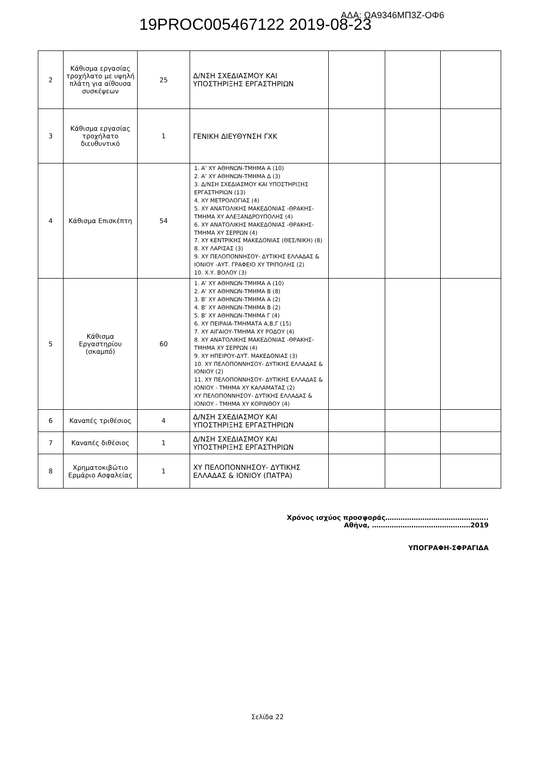19PROC005467122 2019-08-23 ΑΔΑ: ΩΑ9346ΜΠ3Ζ-ΟΦ6
| 2 | Κάθισμα εργασίας τροχήλατο με υψηλή πλάτη για αίθουσα συσκέψεων | 25 | Δ/ΝΣΗ ΣΧΕΔΙΑΣΜΟΥ ΚΑΙ ΥΠΟΣΤΗΡΙΞΗΣ ΕΡΓΑΣΤΗΡΙΩΝ | | | |
| 3 | Κάθισμα εργασίας τροχήλατο διευθυντικό | 1 | ΓΕΝΙΚΗ ΔΙΕΥΘΥΝΣΗ ΓΧΚ | | | |
| 4 | Κάθισμα Επισκέπτη | 54 | 1. Α’ ΧΥ ΑΘΗΝΩΝ-ΤΜΗΜΑ Α (10) 2. Α’ ΧΥ ΑΘΗΝΩΝ-ΤΜΗΜΑ Δ (3) 3. Δ/ΝΣΗ ΣΧΕΔΙΑΣΜΟΥ ΚΑΙ ΥΠΟΣΤΗΡΙΞΗΣ ΕΡΓΑΣΤΗΡΙΩΝ (13) 4. ΧΥ ΜΕΤΡΟΛΟΓΙΑΣ (4) 5. ΧΥ ΑΝΑΤΟΛΙΚΗΣ ΜΑΚΕΔΟΝΙΑΣ -ΘΡΑΚΗΣ- ΤΜΗΜΑ ΧΥ ΑΛΕΞΑΝΔΡΟΥΠΟΛΗΣ (4) 6. ΧΥ ΑΝΑΤΟΛΙΚΗΣ ΜΑΚΕΔΟΝΙΑΣ -ΘΡΑΚΗΣ- ΤΜΗΜΑ ΧΥ ΣΕΡΡΩΝ (4) 7. ΧΥ ΚΕΝΤΡΙΚΗΣ ΜΑΚΕΔΟΝΙΑΣ (ΘΕΣ/ΝΙΚΗ) (8) 8. ΧΥ ΛΑΡΙΣΑΣ (3) 9. ΧΥ ΠΕΛΟΠΟΝΝΗΣΟΥ- ΔΥΤΙΚΗΣ ΕΛΛΑΔΑΣ & ΙΟΝΙΟΥ -ΑΥΤ. ΓΡΑΦΕΙΟ ΧΥ ΤΡΙΠΟΛΗΣ (2) 10. Χ.Υ. ΒΟΛΟΥ (3) | | | |
| 5 | Κάθισμα Εργαστηρίου (σκαμπό) | 60 | 1. Α’ ΧΥ ΑΘΗΝΩΝ-ΤΜΗΜΑ Α (10) 2. Α’ ΧΥ ΑΘΗΝΩΝ-ΤΜΗΜΑ Β (8) 3. Β’ ΧΥ ΑΘΗΝΩΝ-ΤΜΗΜΑ Α (2) 4. Β’ ΧΥ ΑΘΗΝΩΝ-ΤΜΗΜΑ Β (2) 5. Β’ ΧΥ ΑΘΗΝΩΝ-ΤΜΗΜΑ Γ (4) 6. ΧΥ ΠΕΙΡΑΙΑ-ΤΜΗΜΑΤΑ Α,Β,Γ (15) 7. ΧΥ ΑΙΓΑΙΟΥ-ΤΜΗΜΑ ΧΥ ΡΟΔΟΥ (4) 8. ΧΥ ΑΝΑΤΟΛΙΚΗΣ ΜΑΚΕΔΟΝΙΑΣ -ΘΡΑΚΗΣ- ΤΜΗΜΑ ΧΥ ΣΕΡΡΩΝ (4) 9. ΧΥ ΗΠΕΙΡΟΥ-ΔΥΤ. ΜΑΚΕΔΟΝΙΑΣ (3) 10. ΧΥ ΠΕΛΟΠΟΝΝΗΣΟΥ- ΔΥΤΙΚΗΣ ΕΛΛΑΔΑΣ & ΙΟΝΙΟΥ (2) 11. ΧΥ ΠΕΛΟΠΟΝΝΗΣΟΥ- ΔΥΤΙΚΗΣ ΕΛΛΑΔΑΣ & ΙΟΝΙΟΥ - ΤΜΗΜΑ ΧΥ ΚΑΛΑΜΑΤΑΣ (2) ΧΥ ΠΕΛΟΠΟΝΝΗΣΟΥ- ΔΥΤΙΚΗΣ ΕΛΛΑΔΑΣ & ΙΟΝΙΟΥ - ΤΜΗΜΑ ΧΥ ΚΟΡΙΝΘΟΥ (4) | | | |
| 6 | Καναπές τριθέσιος | 4 | Δ/ΝΣΗ ΣΧΕΔΙΑΣΜΟΥ ΚΑΙ ΥΠΟΣΤΗΡΙΞΗΣ ΕΡΓΑΣΤΗΡΙΩΝ | | | |
| 7 | Καναπές διθέσιος | 1 | Δ/ΝΣΗ ΣΧΕΔΙΑΣΜΟΥ ΚΑΙ ΥΠΟΣΤΗΡΙΞΗΣ ΕΡΓΑΣΤΗΡΙΩΝ | | | |
| 8 | Χρηματοκιβώτιο Ερμάριο Ασφαλείας | 1 | ΧΥ ΠΕΛΟΠΟΝΝΗΣΟΥ- ΔΥΤΙΚΗΣ ΕΛΛΑΔΑΣ & ΙΟΝΙΟΥ (ΠΑΤΡΑ) | | | |
Χρόνος ισχύος προσφοράς………………………………………..
Αθήνα, ………………………………………2019
ΥΠΟΓΡΑΦΗ-ΣΦΡΑΓΙΔΑ
Σελίδα 22